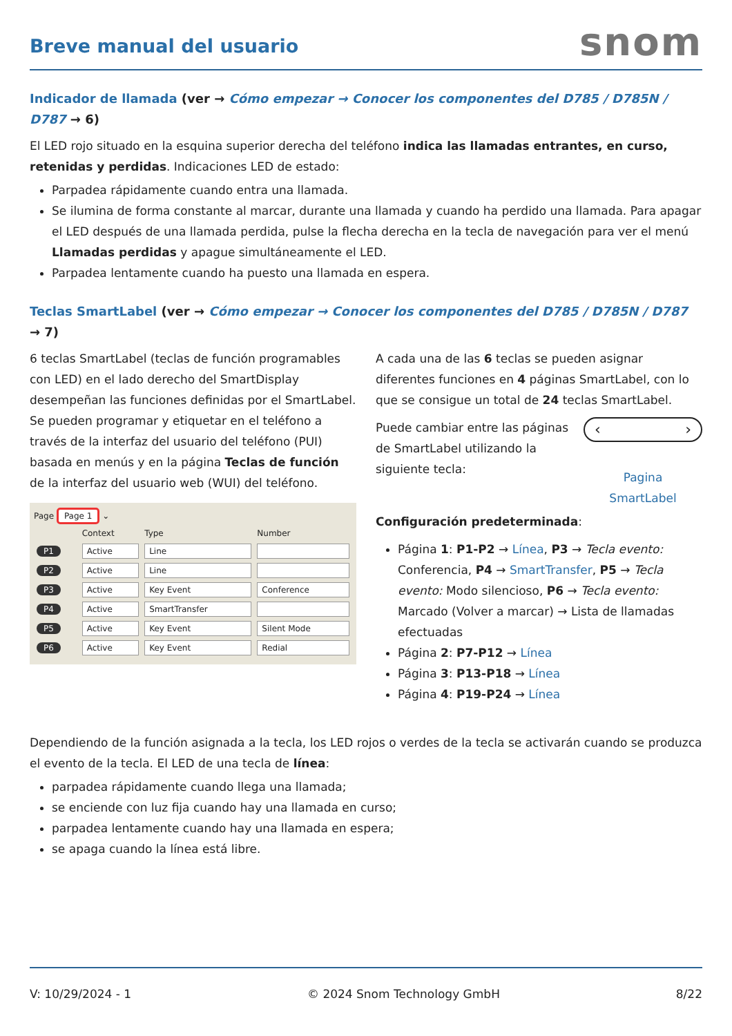Breve manual del usuario
snom
Indicador de llamada (ver → Cómo empezar → Conocer los componentes del D785 / D785N / D787 → 6)
El LED rojo situado en la esquina superior derecha del teléfono indica las llamadas entrantes, en curso, retenidas y perdidas. Indicaciones LED de estado:
Parpadea rápidamente cuando entra una llamada.
Se ilumina de forma constante al marcar, durante una llamada y cuando ha perdido una llamada. Para apagar el LED después de una llamada perdida, pulse la flecha derecha en la tecla de navegación para ver el menú Llamadas perdidas y apague simultáneamente el LED.
Parpadea lentamente cuando ha puesto una llamada en espera.
Teclas SmartLabel (ver → Cómo empezar → Conocer los componentes del D785 / D785N / D787 → 7)
6 teclas SmartLabel (teclas de función programables con LED) en el lado derecho del SmartDisplay desempeñan las funciones definidas por el SmartLabel. Se pueden programar y etiquetar en el teléfono a través de la interfaz del usuario del teléfono (PUI) basada en menús y en la página Teclas de función de la interfaz del usuario web (WUI) del teléfono.
Page Page 1 ⌄
| | Context | Type | Number |
| --- | --- | --- | --- |
| P1 | Active | Line | |
| P2 | Active | Line | |
| P3 | Active | Key Event | Conference |
| P4 | Active | SmartTransfer | |
| P5 | Active | Key Event | Silent Mode |
| P6 | Active | Key Event | Redial |
A cada una de las 6 teclas se pueden asignar diferentes funciones en 4 páginas SmartLabel, con lo que se consigue un total de 24 teclas SmartLabel.
Puede cambiar entre las páginas de SmartLabel utilizando la siguiente tecla:
‹ ›
Pagina
SmartLabel
Configuración predeterminada:
Página 1: P1-P2 → Línea, P3 → Tecla evento: Conferencia, P4 → SmartTransfer, P5 → Tecla evento: Modo silencioso, P6 → Tecla evento: Marcado (Volver a marcar) → Lista de llamadas efectuadas
Página 2: P7-P12 → Línea
Página 3: P13-P18 → Línea
Página 4: P19-P24 → Línea
Dependiendo de la función asignada a la tecla, los LED rojos o verdes de la tecla se activarán cuando se produzca el evento de la tecla. El LED de una tecla de línea:
parpadea rápidamente cuando llega una llamada;
se enciende con luz fija cuando hay una llamada en curso;
parpadea lentamente cuando hay una llamada en espera;
se apaga cuando la línea está libre.
V: 10/29/2024 - 1 © 2024 Snom Technology GmbH 8/22